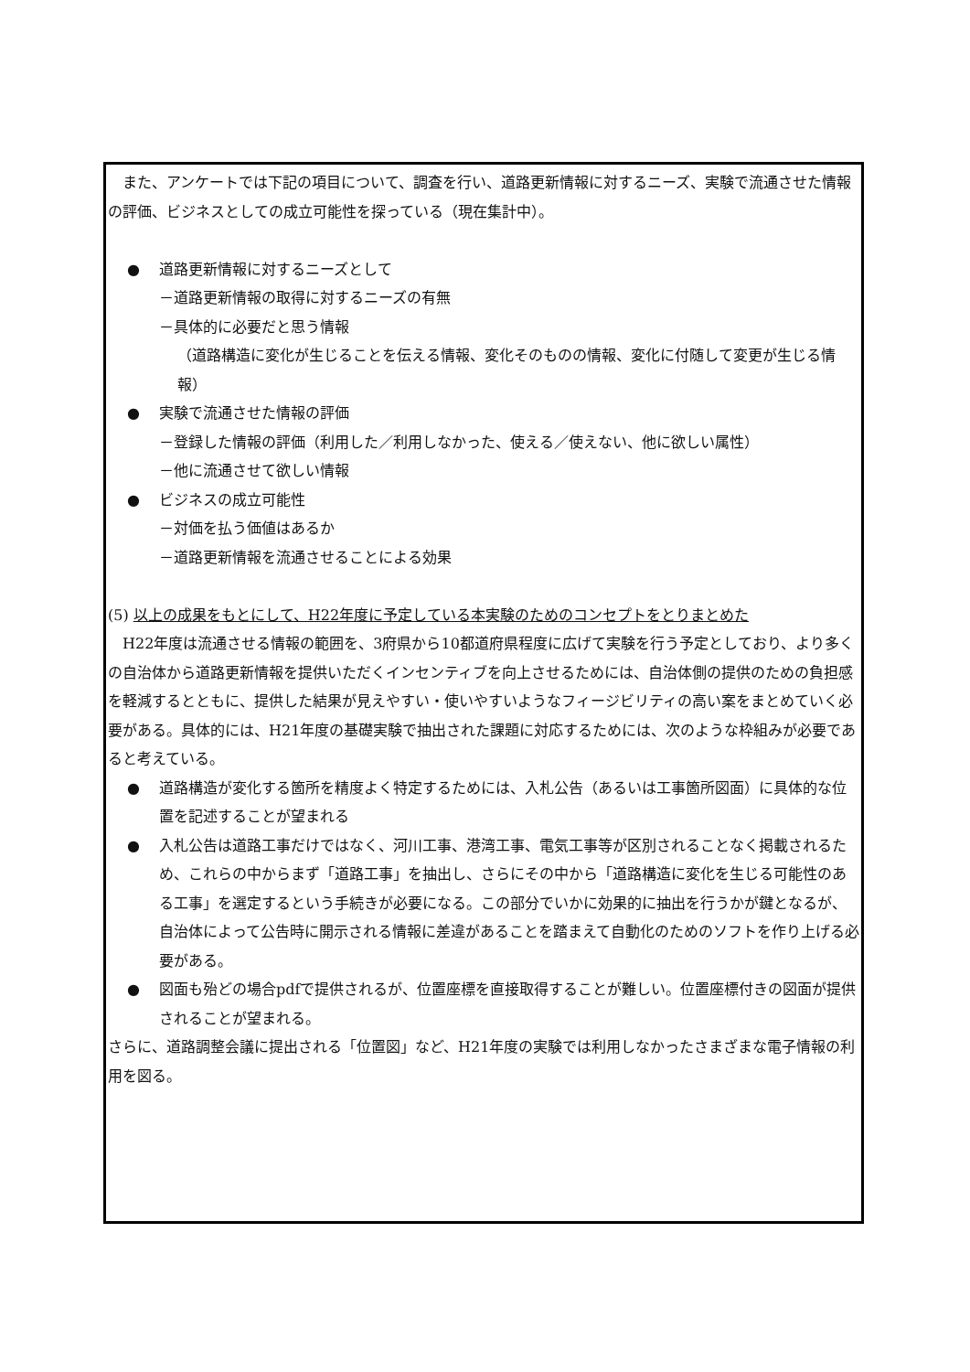また、アンケートでは下記の項目について、調査を行い、道路更新情報に対するニーズ、実験で流通させた情報の評価、ビジネスとしての成立可能性を探っている（現在集計中）。
● 道路更新情報に対するニーズとして
－道路更新情報の取得に対するニーズの有無
－具体的に必要だと思う情報
（道路構造に変化が生じることを伝える情報、変化そのものの情報、変化に付随して変更が生じる情報）
● 実験で流通させた情報の評価
－登録した情報の評価（利用した／利用しなかった、使える／使えない、他に欲しい属性）
－他に流通させて欲しい情報
● ビジネスの成立可能性
－対価を払う価値はあるか
－道路更新情報を流通させることによる効果
(5) 以上の成果をもとにして、H22年度に予定している本実験のためのコンセプトをとりまとめた
　H22年度は流通させる情報の範囲を、3府県から10都道府県程度に広げて実験を行う予定としており、より多くの自治体から道路更新情報を提供いただくインセンティブを向上させるためには、自治体側の提供のための負担感を軽減するとともに、提供した結果が見えやすい・使いやすいようなフィージビリティの高い案をまとめていく必要がある。具体的には、H21年度の基礎実験で抽出された課題に対応するためには、次のような枠組みが必要であると考えている。
● 道路構造が変化する箇所を精度よく特定するためには、入札公告（あるいは工事箇所図面）に具体的な位置を記述することが望まれる
● 入札公告は道路工事だけではなく、河川工事、港湾工事、電気工事等が区別されることなく掲載されるため、これらの中からまず「道路工事」を抽出し、さらにその中から「道路構造に変化を生じる可能性のある工事」を選定するという手続きが必要になる。この部分でいかに効果的に抽出を行うかが鍵となるが、自治体によって公告時に開示される情報に差違があることを踏まえて自動化のためのソフトを作り上げる必要がある。
● 図面も殆どの場合pdfで提供されるが、位置座標を直接取得することが難しい。位置座標付きの図面が提供されることが望まれる。
さらに、道路調整会議に提出される「位置図」など、H21年度の実験では利用しなかったさまざまな電子情報の利用を図る。